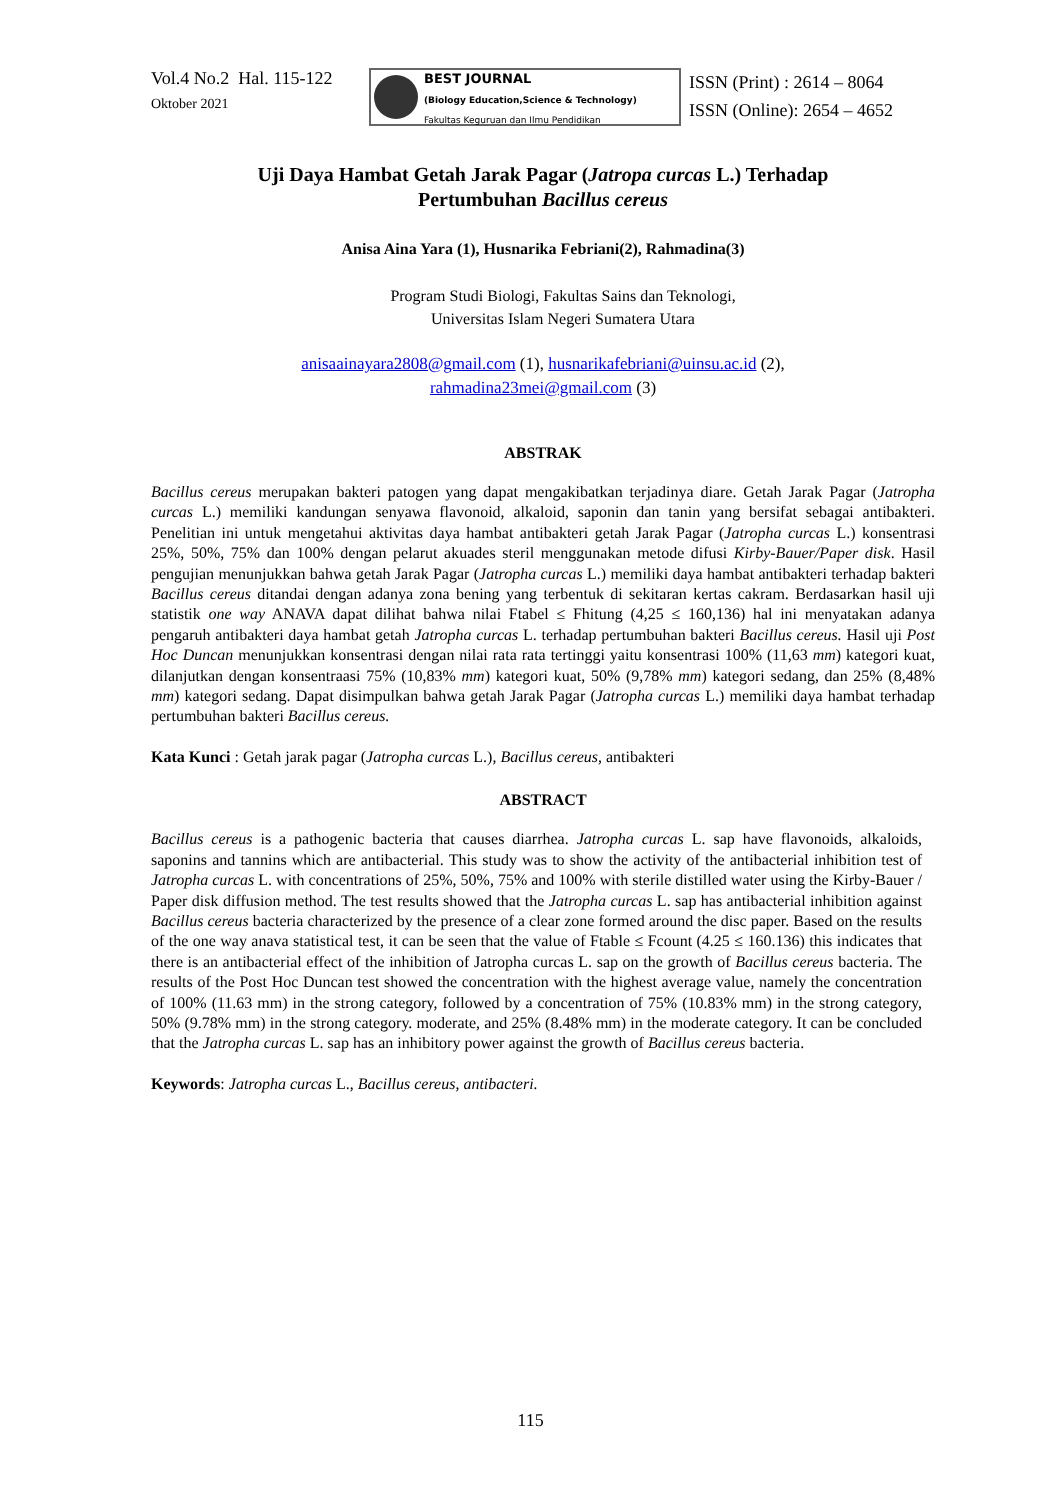Vol.4 No.2 Hal. 115-122
Oktober 2021
BEST JOURNAL
(Biology Education,Science & Technology)
Fakultas Keguruan dan Ilmu Pendidikan
ISSN (Print) : 2614 – 8064
ISSN (Online): 2654 – 4652
Uji Daya Hambat Getah Jarak Pagar (Jatropa curcas L.) Terhadap
Pertumbuhan Bacillus cereus
Anisa Aina Yara (1), Husnarika Febriani(2), Rahmadina(3)
Program Studi Biologi, Fakultas Sains dan Teknologi,
Universitas Islam Negeri Sumatera Utara
anisaainayara2808@gmail.com (1), husnarikafebriani@uinsu.ac.id (2),
rahmadina23mei@gmail.com (3)
ABSTRAK
Bacillus cereus merupakan bakteri patogen yang dapat mengakibatkan terjadinya diare. Getah Jarak Pagar (Jatropha curcas L.) memiliki kandungan senyawa flavonoid, alkaloid, saponin dan tanin yang bersifat sebagai antibakteri. Penelitian ini untuk mengetahui aktivitas daya hambat antibakteri getah Jarak Pagar (Jatropha curcas L.) konsentrasi 25%, 50%, 75% dan 100% dengan pelarut akuades steril menggunakan metode difusi Kirby-Bauer/Paper disk. Hasil pengujian menunjukkan bahwa getah Jarak Pagar (Jatropha curcas L.) memiliki daya hambat antibakteri terhadap bakteri Bacillus cereus ditandai dengan adanya zona bening yang terbentuk di sekitaran kertas cakram. Berdasarkan hasil uji statistik one way ANAVA dapat dilihat bahwa nilai Ftabel ≤ Fhitung (4,25 ≤ 160,136) hal ini menyatakan adanya pengaruh antibakteri daya hambat getah Jatropha curcas L. terhadap pertumbuhan bakteri Bacillus cereus. Hasil uji Post Hoc Duncan menunjukkan konsentrasi dengan nilai rata rata tertinggi yaitu konsentrasi 100% (11,63 mm) kategori kuat, dilanjutkan dengan konsentraasi 75% (10,83% mm) kategori kuat, 50% (9,78% mm) kategori sedang, dan 25% (8,48% mm) kategori sedang. Dapat disimpulkan bahwa getah Jarak Pagar (Jatropha curcas L.) memiliki daya hambat terhadap pertumbuhan bakteri Bacillus cereus.
Kata Kunci : Getah jarak pagar (Jatropha curcas L.), Bacillus cereus, antibakteri
ABSTRACT
Bacillus cereus is a pathogenic bacteria that causes diarrhea. Jatropha curcas L. sap have flavonoids, alkaloids, saponins and tannins which are antibacterial. This study was to show the activity of the antibacterial inhibition test of Jatropha curcas L. with concentrations of 25%, 50%, 75% and 100% with sterile distilled water using the Kirby-Bauer / Paper disk diffusion method. The test results showed that the Jatropha curcas L. sap has antibacterial inhibition against Bacillus cereus bacteria characterized by the presence of a clear zone formed around the disc paper. Based on the results of the one way anava statistical test, it can be seen that the value of Ftable ≤ Fcount (4.25 ≤ 160.136) this indicates that there is an antibacterial effect of the inhibition of Jatropha curcas L. sap on the growth of Bacillus cereus bacteria. The results of the Post Hoc Duncan test showed the concentration with the highest average value, namely the concentration of 100% (11.63 mm) in the strong category, followed by a concentration of 75% (10.83% mm) in the strong category, 50% (9.78% mm) in the strong category. moderate, and 25% (8.48% mm) in the moderate category. It can be concluded that the Jatropha curcas L. sap has an inhibitory power against the growth of Bacillus cereus bacteria.
Keywords: Jatropha curcas L., Bacillus cereus, antibacteri.
115